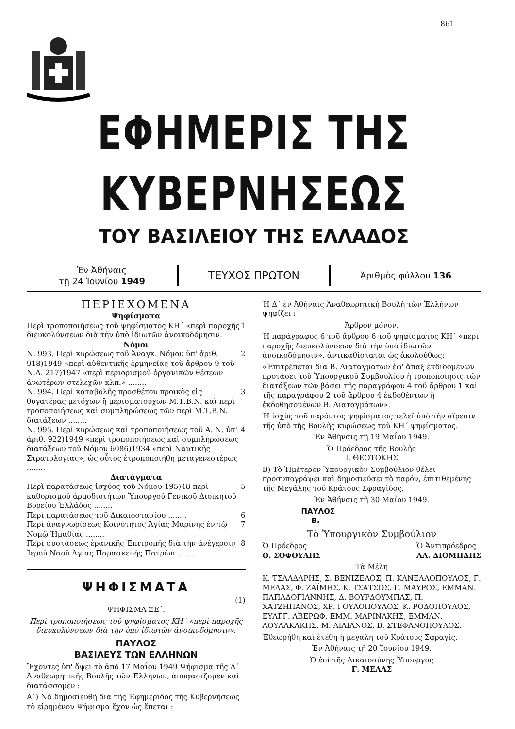861
ΕΦΗΜΕΡΙΣ ΤΗΣ ΚΥΒΕΡΝΗΣΕΩΣ
ΤΟΥ ΒΑΣΙΛΕΙΟΥ ΤΗΣ ΕΛΛΑΔΟΣ
Ἐν Ἀθήναις
τῇ 24 Ἰουνίου 1949
ΤΕΥΧΟΣ ΠΡΩΤΟΝ
Ἀριθμὸς φύλλου 136
ΠΕΡΙΕΧΟΜΕΝΑ
Ψηφίσματα
Περὶ τροποποιήσεως τοῦ ψηφίσματος ΚΗ΄ «περὶ παροχῆς διευκολύνσεων διὰ τὴν ὑπὸ ἰδιωτῶν ἀνοικοδόμησιν. 1
Νόμοι
Ν. 993. Περὶ κυρώσεως τοῦ Ἀναγκ. Νόμου ὑπ' ἀριθ. 918)1949 «περὶ αὐθεντικῆς ἑρμηνείας τοῦ ἄρθρου 9 τοῦ Ν.Δ. 217)1947 «περὶ περιορισμοῦ ὀργανικῶν θέσεων ἀνωτέρων στελεχῶν κλπ.» ........ 2
Ν. 994. Περὶ καταβολῆς προσθέτου προικὸς εἰς θυγατέρας μετόχων ἢ μερισματούχων Μ.Τ.Β.Ν. καὶ περὶ τροποποιήσεως καὶ συμπληρώσεως τῶν περὶ Μ.Τ.Β.Ν. διατάξεων ........ 3
Ν. 995. Περὶ κυρώσεως καὶ τροποποιήσεως τοῦ Α. Ν. ὑπ' ἀριθ. 922)1949 «περὶ τροποποιήσεως καὶ συμπληρώσεως διατάξεων τοῦ Νόμου 6086)1934 «περὶ Ναυτικῆς Στρατολογίας», ὡς οὗτος ἐτροποποιήθη μεταγενεστέρως ........ 4
Διατάγματα
Περὶ παρατάσεως ἰσχύος τοῦ Νόμου 195)48 περὶ καθορισμοῦ ἁρμοδιοτήτων Ὑπουργοῦ Γενικοῦ Διοικητοῦ Βορείου Ἑλλάδος ........ 5
Περὶ παρατάσεως τοῦ Δικαιοστασίου ........ 6
Περὶ ἀναγνωρίσεως Κοινότητος Ἁγίας Μαρίνης ἐν τῷ Νομῷ Ἡμαθίας ........ 7
Περὶ συστάσεως ἐρανικῆς Ἐπιτροπῆς διὰ τὴν ἀνέγερσιν Ἱεροῦ Ναοῦ Ἁγίας Παρασκευῆς Πατρῶν ........ 8
ΨΗΦΙΣΜΑΤΑ
(1)
ΨΗΦΙΣΜΑ ΞΕ΄.
Περὶ τροποποιήσεως τοῦ ψηφίσματος ΚΗ΄ «περὶ παροχῆς διευκολύνσεων διὰ τὴν ὑπὸ ἰδιωτῶν ἀνοικοδόμησιν».
ΠΑΥΛΟΣ
ΒΑΣΙΛΕΥΣ ΤΩΝ ΕΛΛΗΝΩΝ
Ἔχοντες ὑπ' ὄψει τὸ ἀπὸ 17 Μαΐου 1949 Ψήφισμα τῆς Δ΄ Ἀναθεωρητικῆς Βουλῆς τῶν Ἑλλήνων, ἀποφασίζομεν καὶ διατάσσομεν :
Α΄) Νὰ δημοσιευθῇ διὰ τῆς Ἐφημερίδος τῆς Κυβερνήσεως τὸ εἰρημένον Ψήφισμα ἔχον ὡς ἕπεται :
Ἡ Δ΄ ἐν Ἀθήναις Ἀναθεωρητικὴ Βουλὴ τῶν Ἑλλήνων ψηφίζει :
Ἄρθρον μόνον.
Ἡ παράγραφος 6 τοῦ ἄρθρου 6 τοῦ ψηφίσματος ΚΗ΄ «περὶ παροχῆς διευκολύνσεων διὰ τὴν ὑπὸ ἰδιωτῶν ἀνοικοδόμησιν», ἀντικαθίσταται ὡς ἀκολούθως:
«Ἐπιτρέπεται διὰ Β. Διαταγμάτων ἐφ' ἅπαξ ἐκδιδομένων προτάσει τοῦ Ὑπουργικοῦ Συμβουλίου ἡ τροποποίησις τῶν διατάξεων τῶν βάσει τῆς παραγράφου 4 τοῦ ἄρθρου 1 καὶ τῆς παραγράφου 2 τοῦ ἄρθρου 4 ἐκδοθέντων ἢ ἐκδοθησομένων Β. Διαταγμάτων».
Ἡ ἰσχὺς τοῦ παρόντος ψηφίσματος τελεῖ ὑπὸ τὴν αἵρεσιν τῆς ὑπὸ τῆς Βουλῆς κυρώσεως τοῦ ΚΗ΄ ψηφίσματος.
Ἐν Ἀθήναις τῇ 19 Μαΐου 1949.
Ὁ Πρόεδρος τῆς Βουλῆς
Ι. ΘΕΟΤΟΚΗΣ
Β) Τὸ Ἡμέτερον Ὑπουργικὸν Συμβούλιον θέλει προσυπογράψει καὶ δημοσιεύσει τὸ παρόν, ἐπιτιθεμένης τῆς Μεγάλης τοῦ Κράτους Σφραγῖδος.
Ἐν Ἀθήναις τῇ 30 Μαΐου 1949.
ΠΑΥΛΟΣ
Β.
Τὸ Ὑπουργικὸν Συμβούλιον
Ὁ Πρόεδρος
Θ. ΣΟΦΟΥΛΗΣ Ὁ Ἀντιπρόεδρος
ΑΛ. ΔΙΟΜΗΔΗΣ
Τὰ Μέλη
Κ. ΤΣΑΛΔΑΡΗΣ, Σ. ΒΕΝΙΖΕΛΟΣ, Π. ΚΑΝΕΛΛΟΠΟΥΛΟΣ, Γ. ΜΕΛΑΣ, Φ. ΖΑΪΜΗΣ, Κ. ΤΣΑΤΣΟΣ, Γ. ΜΑΥΡΟΣ, ΕΜΜΑΝ. ΠΑΠΑΔΟΓΙΑΝΝΗΣ, Δ. ΒΟΥΡΔΟΥΜΠΑΣ, Π. ΧΑΤΖΗΠΑΝΟΣ, ΧΡ. ΓΟΥΛΟΠΟΥΛΟΣ, Κ. ΡΟΔΟΠΟΥΛΟΣ, ΕΥΑΓΓ. ΑΒΕΡΩΦ, ΕΜΜ. ΜΑΡΙΝΑΚΗΣ, ΕΜΜΑΝ. ΛΟΥΛΑΚΑΚΗΣ, Μ. ΑΙΛΙΑΝΟΣ, Β. ΣΤΕΦΑΝΟΠΟΥΛΟΣ.
Ἐθεωρήθη καὶ ἐτέθη ἡ μεγάλη τοῦ Κράτους Σφραγίς.
Ἐν Ἀθήναις τῇ 20 Ἰουνίου 1949.
Ὁ ἐπὶ τῆς Δικαιοσύνης Ὑπουργὸς
Γ. ΜΕΛΑΣ